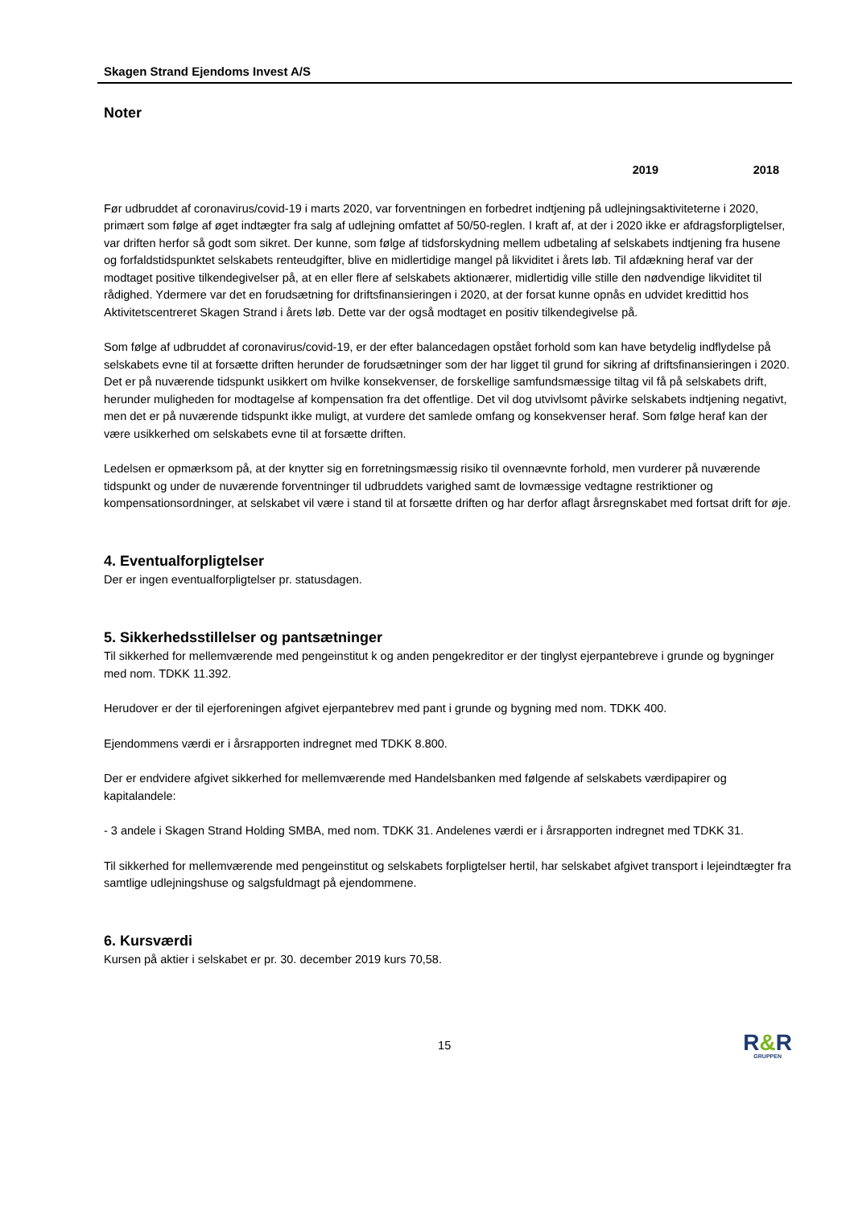Skagen Strand Ejendoms Invest A/S
Noter
2019 2018
Før udbruddet af coronavirus/covid-19 i marts 2020, var forventningen en forbedret indtjening på udlejningsaktiviteterne i 2020, primært som følge af øget indtægter fra salg af udlejning omfattet af 50/50-reglen. I kraft af, at der i 2020 ikke er afdragsforpligtelser, var driften herfor så godt som sikret. Der kunne, som følge af tidsforskydning mellem udbetaling af selskabets indtjening fra husene og forfaldstidspunktet selskabets renteudgifter, blive en midlertidige mangel på likviditet i årets løb. Til afdækning heraf var der modtaget positive tilkendegivelser på, at en eller flere af selskabets aktionærer, midlertidig ville stille den nødvendige likviditet til rådighed. Ydermere var det en forudsætning for driftsfinansieringen i 2020, at der forsat kunne opnås en udvidet kredittid hos Aktivitetscentreret Skagen Strand i årets løb. Dette var der også modtaget en positiv tilkendegivelse på.
Som følge af udbruddet af coronavirus/covid-19, er der efter balancedagen opstået forhold som kan have betydelig indflydelse på selskabets evne til at forsætte driften herunder de forudsætninger som der har ligget til grund for sikring af driftsfinansieringen i 2020. Det er på nuværende tidspunkt usikkert om hvilke konsekvenser, de forskellige samfundsmæssige tiltag vil få på selskabets drift, herunder muligheden for modtagelse af kompensation fra det offentlige. Det vil dog utvivlsomt påvirke selskabets indtjening negativt, men det er på nuværende tidspunkt ikke muligt, at vurdere det samlede omfang og konsekvenser heraf. Som følge heraf kan der være usikkerhed om selskabets evne til at forsætte driften.
Ledelsen er opmærksom på, at der knytter sig en forretningsmæssig risiko til ovennævnte forhold, men vurderer på nuværende tidspunkt og under de nuværende forventninger til udbruddets varighed samt de lovmæssige vedtagne restriktioner og kompensationsordninger, at selskabet vil være i stand til at forsætte driften og har derfor aflagt årsregnskabet med fortsat drift for øje.
4. Eventualforpligtelser
Der er ingen eventualforpligtelser pr. statusdagen.
5. Sikkerhedsstillelser og pantsætninger
Til sikkerhed for mellemværende med pengeinstitut k og anden pengekreditor er der tinglyst ejerpantebreve i grunde og bygninger med nom. TDKK 11.392.
Herudover er der til ejerforeningen afgivet ejerpantebrev med pant i grunde og bygning med nom. TDKK 400.
Ejendommens værdi er i årsrapporten indregnet med TDKK 8.800.
Der er endvidere afgivet sikkerhed for mellemværende med Handelsbanken med følgende af selskabets værdipapirer og kapitalandele:
- 3 andele i Skagen Strand Holding SMBA, med nom. TDKK 31. Andelenes værdi er i årsrapporten indregnet med TDKK 31.
Til sikkerhed for mellemværende med pengeinstitut og selskabets forpligtelser hertil, har selskabet afgivet transport i lejeindtægter fra samtlige udlejningshuse og salgsfuldmagt på ejendommene.
6. Kursværdi
Kursen på aktier i selskabet er pr. 30. december 2019 kurs 70,58.
15
R&R
GRUPPEN